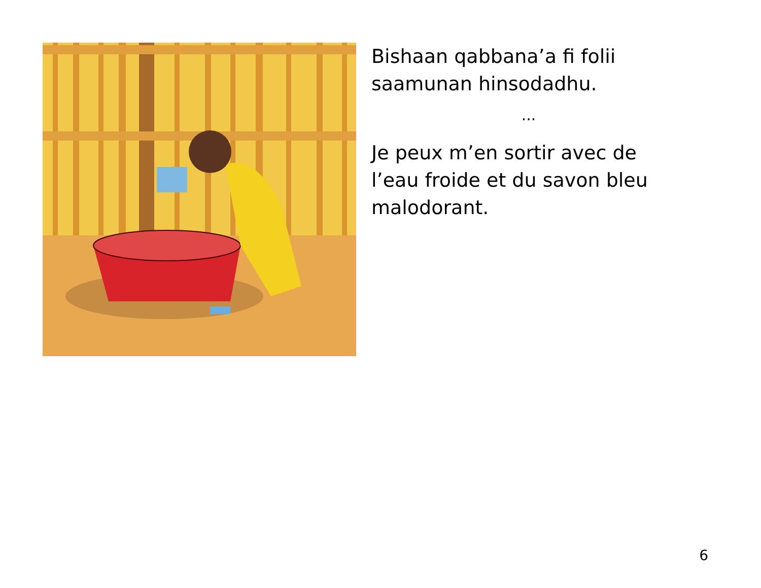Bishaan qabbana’a fi folii saamunan hinsodadhu.
...
Je peux m’en sortir avec de l’eau froide et du savon bleu malodorant.
6